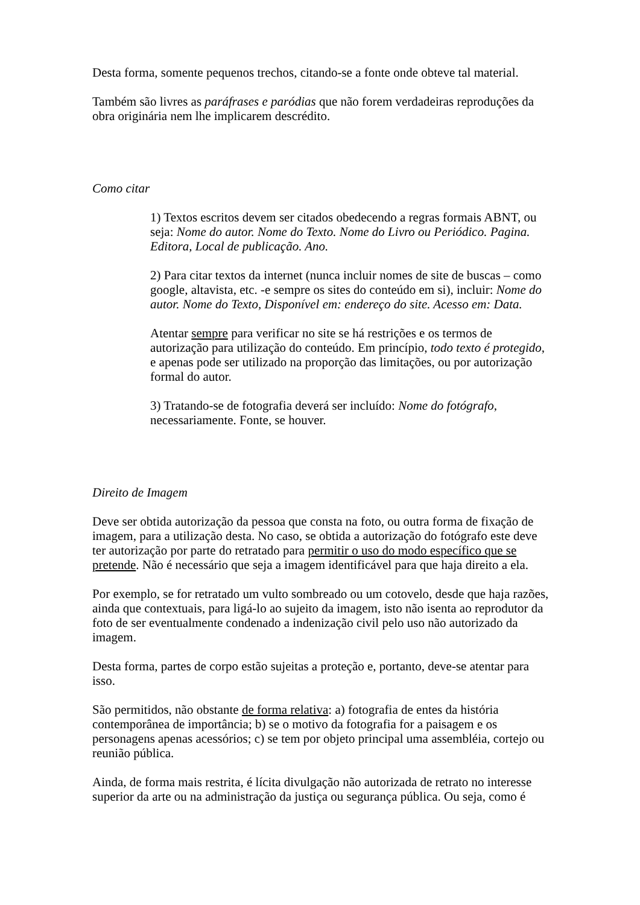Desta forma, somente pequenos trechos, citando-se a fonte onde obteve tal material.
Também são livres as paráfrases e paródias que não forem verdadeiras reproduções da obra originária nem lhe implicarem descrédito.
Como citar
1) Textos escritos devem ser citados obedecendo a regras formais ABNT, ou seja: Nome do autor. Nome do Texto. Nome do Livro ou Periódico. Pagina. Editora, Local de publicação. Ano.
2) Para citar textos da internet (nunca incluir nomes de site de buscas – como google, altavista, etc. -e sempre os sites do conteúdo em si), incluir: Nome do autor. Nome do Texto, Disponível em: endereço do site. Acesso em: Data.
Atentar sempre para verificar no site se há restrições e os termos de autorização para utilização do conteúdo. Em princípio, todo texto é protegido, e apenas pode ser utilizado na proporção das limitações, ou por autorização formal do autor.
3) Tratando-se de fotografia deverá ser incluído: Nome do fotógrafo, necessariamente. Fonte, se houver.
Direito de Imagem
Deve ser obtida autorização da pessoa que consta na foto, ou outra forma de fixação de imagem, para a utilização desta. No caso, se obtida a autorização do fotógrafo este deve ter autorização por parte do retratado para permitir o uso do modo específico que se pretende. Não é necessário que seja a imagem identificável para que haja direito a ela.
Por exemplo, se for retratado um vulto sombreado ou um cotovelo, desde que haja razões, ainda que contextuais, para ligá-lo ao sujeito da imagem, isto não isenta ao reprodutor da foto de ser eventualmente condenado a indenização civil pelo uso não autorizado da imagem.
Desta forma, partes de corpo estão sujeitas a proteção e, portanto, deve-se atentar para isso.
São permitidos, não obstante de forma relativa: a) fotografia de entes da história contemporânea de importância; b) se o motivo da fotografia for a paisagem e os personagens apenas acessórios; c) se tem por objeto principal uma assembléia, cortejo ou reunião pública.
Ainda, de forma mais restrita, é lícita divulgação não autorizada de retrato no interesse superior da arte ou na administração da justiça ou segurança pública. Ou seja, como é